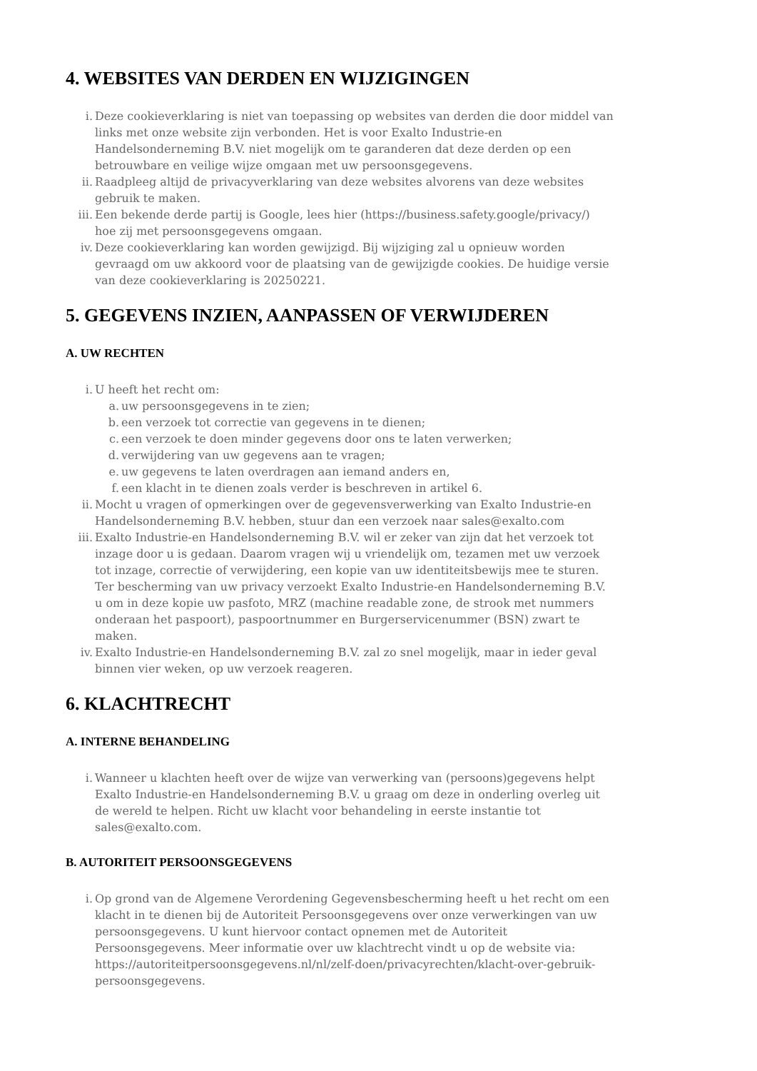4. WEBSITES VAN DERDEN EN WIJZIGINGEN
i. Deze cookieverklaring is niet van toepassing op websites van derden die door middel van links met onze website zijn verbonden. Het is voor Exalto Industrie-en Handelsonderneming B.V. niet mogelijk om te garanderen dat deze derden op een betrouwbare en veilige wijze omgaan met uw persoonsgegevens.
ii. Raadpleeg altijd de privacyverklaring van deze websites alvorens van deze websites gebruik te maken.
iii. Een bekende derde partij is Google, lees hier (https://business.safety.google/privacy/) hoe zij met persoonsgegevens omgaan.
iv. Deze cookieverklaring kan worden gewijzigd. Bij wijziging zal u opnieuw worden gevraagd om uw akkoord voor de plaatsing van de gewijzigde cookies. De huidige versie van deze cookieverklaring is 20250221.
5. GEGEVENS INZIEN, AANPASSEN OF VERWIJDEREN
A. UW RECHTEN
i. U heeft het recht om:
a. uw persoonsgegevens in te zien;
b. een verzoek tot correctie van gegevens in te dienen;
c. een verzoek te doen minder gegevens door ons te laten verwerken;
d. verwijdering van uw gegevens aan te vragen;
e. uw gegevens te laten overdragen aan iemand anders en,
f. een klacht in te dienen zoals verder is beschreven in artikel 6.
ii. Mocht u vragen of opmerkingen over de gegevensverwerking van Exalto Industrie-en Handelsonderneming B.V. hebben, stuur dan een verzoek naar sales@exalto.com
iii. Exalto Industrie-en Handelsonderneming B.V. wil er zeker van zijn dat het verzoek tot inzage door u is gedaan. Daarom vragen wij u vriendelijk om, tezamen met uw verzoek tot inzage, correctie of verwijdering, een kopie van uw identiteitsbewijs mee te sturen. Ter bescherming van uw privacy verzoekt Exalto Industrie-en Handelsonderneming B.V. u om in deze kopie uw pasfoto, MRZ (machine readable zone, de strook met nummers onderaan het paspoort), paspoortnummer en Burgerservicenummer (BSN) zwart te maken.
iv. Exalto Industrie-en Handelsonderneming B.V. zal zo snel mogelijk, maar in ieder geval binnen vier weken, op uw verzoek reageren.
6. KLACHTRECHT
A. INTERNE BEHANDELING
i. Wanneer u klachten heeft over de wijze van verwerking van (persoons)gegevens helpt Exalto Industrie-en Handelsonderneming B.V. u graag om deze in onderling overleg uit de wereld te helpen. Richt uw klacht voor behandeling in eerste instantie tot sales@exalto.com.
B. AUTORITEIT PERSOONSGEGEVENS
i. Op grond van de Algemene Verordening Gegevensbescherming heeft u het recht om een klacht in te dienen bij de Autoriteit Persoonsgegevens over onze verwerkingen van uw persoonsgegevens. U kunt hiervoor contact opnemen met de Autoriteit Persoonsgegevens. Meer informatie over uw klachtrecht vindt u op de website via: https://autoriteitpersoonsgegevens.nl/nl/zelf-doen/privacyrechten/klacht-over-gebruik-persoonsgegevens.